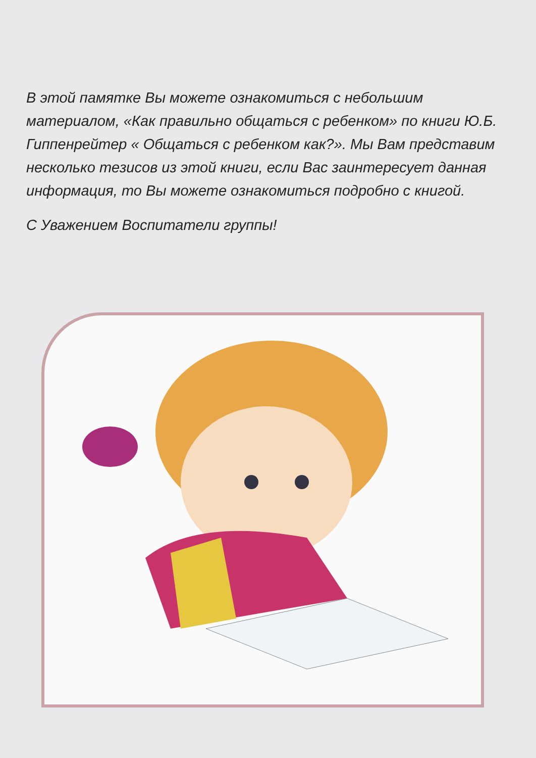В этой памятке Вы можете ознакомиться с небольшим материалом, «Как правильно общаться с ребенком» по книги Ю.Б. Гиппенрейтер « Общаться с ребенком как?». Мы Вам представим несколько тезисов из этой книги, если Вас заинтересует данная информация, то Вы можете ознакомиться подробно с книгой.
С Уважением Воспитатели группы!